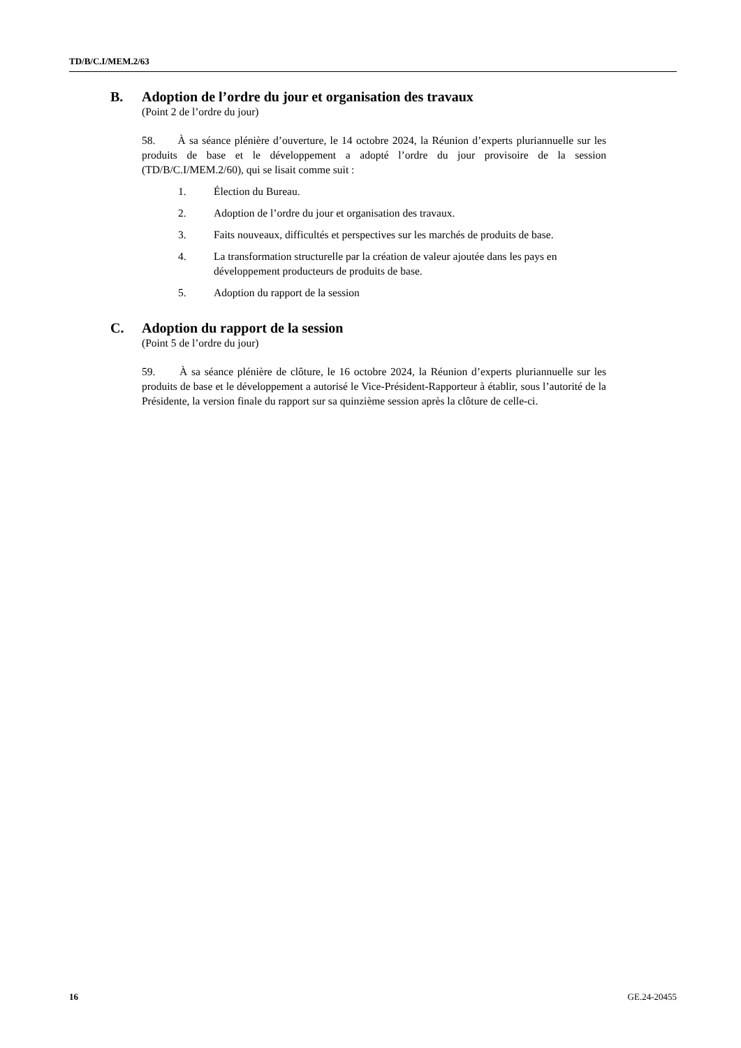TD/B/C.I/MEM.2/63
B. Adoption de l’ordre du jour et organisation des travaux
(Point 2 de l’ordre du jour)
58. À sa séance plénière d’ouverture, le 14 octobre 2024, la Réunion d’experts pluriannuelle sur les produits de base et le développement a adopté l’ordre du jour provisoire de la session (TD/B/C.I/MEM.2/60), qui se lisait comme suit :
1. Élection du Bureau.
2. Adoption de l’ordre du jour et organisation des travaux.
3. Faits nouveaux, difficultés et perspectives sur les marchés de produits de base.
4. La transformation structurelle par la création de valeur ajoutée dans les pays en développement producteurs de produits de base.
5. Adoption du rapport de la session
C. Adoption du rapport de la session
(Point 5 de l’ordre du jour)
59. À sa séance plénière de clôture, le 16 octobre 2024, la Réunion d’experts pluriannuelle sur les produits de base et le développement a autorisé le Vice-Président-Rapporteur à établir, sous l’autorité de la Présidente, la version finale du rapport sur sa quinzième session après la clôture de celle-ci.
16 GE.24-20455